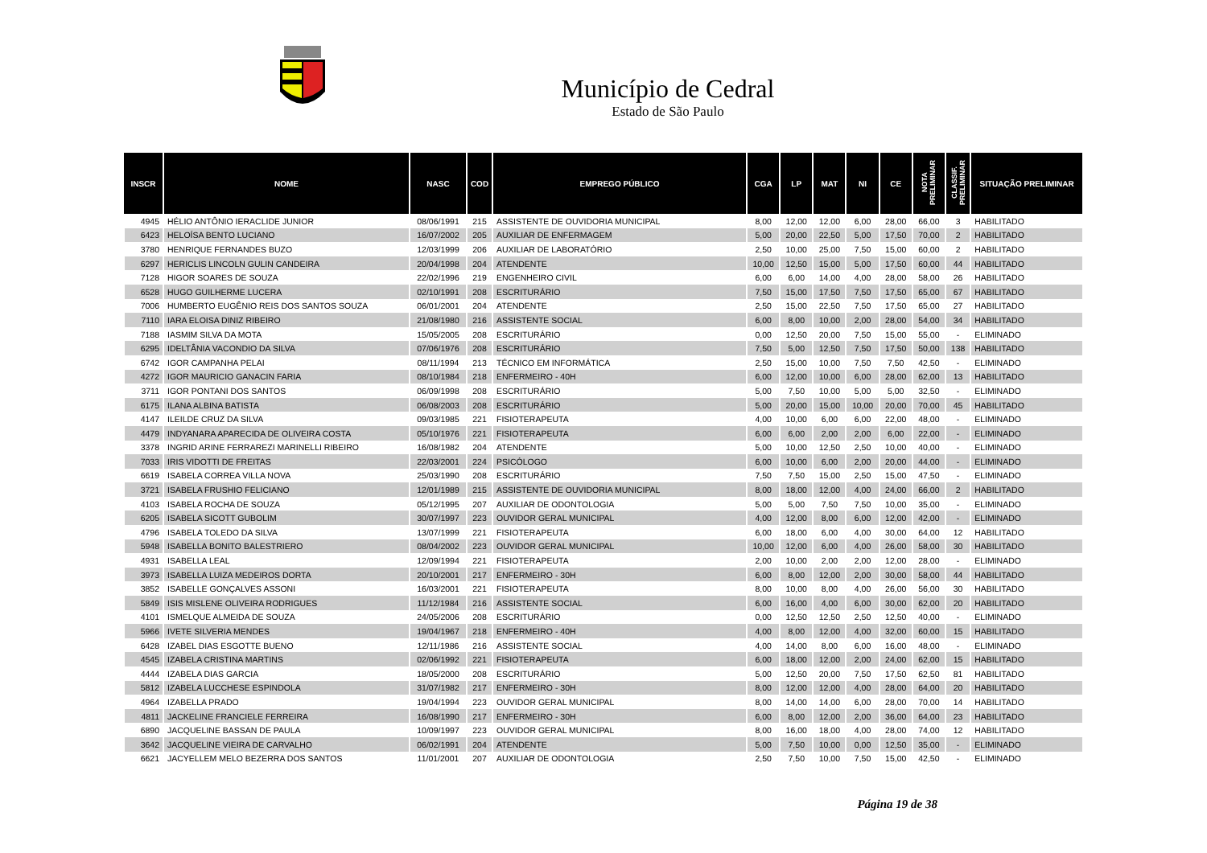Município de Cedral
Estado de São Paulo
| INSCR | NOME | NASC | COD | EMPREGO PÚBLICO | CGA | LP | MAT | NI | CE | NOTA PRELIMINAR | CLASSIF. PRELIMINAR | SITUAÇÃO PRELIMINAR |
| --- | --- | --- | --- | --- | --- | --- | --- | --- | --- | --- | --- | --- |
| 4945 | HÉLIO ANTÔNIO IERACLIDE JUNIOR | 08/06/1991 | 215 | ASSISTENTE DE OUVIDORIA MUNICIPAL | 8,00 | 12,00 | 12,00 | 6,00 | 28,00 | 66,00 | 3 | HABILITADO |
| 6423 | HELOÍSA BENTO LUCIANO | 16/07/2002 | 205 | AUXILIAR DE ENFERMAGEM | 5,00 | 20,00 | 22,50 | 5,00 | 17,50 | 70,00 | 2 | HABILITADO |
| 3780 | HENRIQUE FERNANDES BUZO | 12/03/1999 | 206 | AUXILIAR DE LABORATÓRIO | 2,50 | 10,00 | 25,00 | 7,50 | 15,00 | 60,00 | 2 | HABILITADO |
| 6297 | HERICLIS LINCOLN GULIN CANDEIRA | 20/04/1998 | 204 | ATENDENTE | 10,00 | 12,50 | 15,00 | 5,00 | 17,50 | 60,00 | 44 | HABILITADO |
| 7128 | HIGOR SOARES DE SOUZA | 22/02/1996 | 219 | ENGENHEIRO CIVIL | 6,00 | 6,00 | 14,00 | 4,00 | 28,00 | 58,00 | 26 | HABILITADO |
| 6528 | HUGO GUILHERME LUCERA | 02/10/1991 | 208 | ESCRITURÁRIO | 7,50 | 15,00 | 17,50 | 7,50 | 17,50 | 65,00 | 67 | HABILITADO |
| 7006 | HUMBERTO EUGÊNIO REIS DOS SANTOS SOUZA | 06/01/2001 | 204 | ATENDENTE | 2,50 | 15,00 | 22,50 | 7,50 | 17,50 | 65,00 | 27 | HABILITADO |
| 7110 | IARA ELOISA DINIZ RIBEIRO | 21/08/1980 | 216 | ASSISTENTE SOCIAL | 6,00 | 8,00 | 10,00 | 2,00 | 28,00 | 54,00 | 34 | HABILITADO |
| 7188 | IASMIM SILVA DA MOTA | 15/05/2005 | 208 | ESCRITURÁRIO | 0,00 | 12,50 | 20,00 | 7,50 | 15,00 | 55,00 | - | ELIMINADO |
| 6295 | IDELTÂNIA VACONDIO DA SILVA | 07/06/1976 | 208 | ESCRITURÁRIO | 7,50 | 5,00 | 12,50 | 7,50 | 17,50 | 50,00 | 138 | HABILITADO |
| 6742 | IGOR CAMPANHA PELAI | 08/11/1994 | 213 | TÉCNICO EM INFORMÁTICA | 2,50 | 15,00 | 10,00 | 7,50 | 7,50 | 42,50 | - | ELIMINADO |
| 4272 | IGOR MAURICIO GANACIN FARIA | 08/10/1984 | 218 | ENFERMEIRO - 40H | 6,00 | 12,00 | 10,00 | 6,00 | 28,00 | 62,00 | 13 | HABILITADO |
| 3711 | IGOR PONTANI DOS SANTOS | 06/09/1998 | 208 | ESCRITURÁRIO | 5,00 | 7,50 | 10,00 | 5,00 | 5,00 | 32,50 | - | ELIMINADO |
| 6175 | ILANA ALBINA BATISTA | 06/08/2003 | 208 | ESCRITURÁRIO | 5,00 | 20,00 | 15,00 | 10,00 | 20,00 | 70,00 | 45 | HABILITADO |
| 4147 | ILEILDE CRUZ DA SILVA | 09/03/1985 | 221 | FISIOTERAPEUTA | 4,00 | 10,00 | 6,00 | 6,00 | 22,00 | 48,00 | - | ELIMINADO |
| 4479 | INDYANARA APARECIDA DE OLIVEIRA COSTA | 05/10/1976 | 221 | FISIOTERAPEUTA | 6,00 | 6,00 | 2,00 | 2,00 | 6,00 | 22,00 | - | ELIMINADO |
| 3378 | INGRID ARINE FERRAREZI MARINELLI RIBEIRO | 16/08/1982 | 204 | ATENDENTE | 5,00 | 10,00 | 12,50 | 2,50 | 10,00 | 40,00 | - | ELIMINADO |
| 7033 | IRIS VIDOTTI DE FREITAS | 22/03/2001 | 224 | PSICÓLOGO | 6,00 | 10,00 | 6,00 | 2,00 | 20,00 | 44,00 | - | ELIMINADO |
| 6619 | ISABELA CORREA VILLA NOVA | 25/03/1990 | 208 | ESCRITURÁRIO | 7,50 | 7,50 | 15,00 | 2,50 | 15,00 | 47,50 | - | ELIMINADO |
| 3721 | ISABELA FRUSHIO FELICIANO | 12/01/1989 | 215 | ASSISTENTE DE OUVIDORIA MUNICIPAL | 8,00 | 18,00 | 12,00 | 4,00 | 24,00 | 66,00 | 2 | HABILITADO |
| 4103 | ISABELA ROCHA DE SOUZA | 05/12/1995 | 207 | AUXILIAR DE ODONTOLOGIA | 5,00 | 5,00 | 7,50 | 7,50 | 10,00 | 35,00 | - | ELIMINADO |
| 6205 | ISABELA SICOTT GUBOLIM | 30/07/1997 | 223 | OUVIDOR GERAL MUNICIPAL | 4,00 | 12,00 | 8,00 | 6,00 | 12,00 | 42,00 | - | ELIMINADO |
| 4796 | ISABELA TOLEDO DA SILVA | 13/07/1999 | 221 | FISIOTERAPEUTA | 6,00 | 18,00 | 6,00 | 4,00 | 30,00 | 64,00 | 12 | HABILITADO |
| 5948 | ISABELLA BONITO BALESTRIERO | 08/04/2002 | 223 | OUVIDOR GERAL MUNICIPAL | 10,00 | 12,00 | 6,00 | 4,00 | 26,00 | 58,00 | 30 | HABILITADO |
| 4931 | ISABELLA LEAL | 12/09/1994 | 221 | FISIOTERAPEUTA | 2,00 | 10,00 | 2,00 | 2,00 | 12,00 | 28,00 | - | ELIMINADO |
| 3973 | ISABELLA LUIZA MEDEIROS DORTA | 20/10/2001 | 217 | ENFERMEIRO - 30H | 6,00 | 8,00 | 12,00 | 2,00 | 30,00 | 58,00 | 44 | HABILITADO |
| 3852 | ISABELLE GONÇALVES ASSONI | 16/03/2001 | 221 | FISIOTERAPEUTA | 8,00 | 10,00 | 8,00 | 4,00 | 26,00 | 56,00 | 30 | HABILITADO |
| 5849 | ISIS MISLENE OLIVEIRA RODRIGUES | 11/12/1984 | 216 | ASSISTENTE SOCIAL | 6,00 | 16,00 | 4,00 | 6,00 | 30,00 | 62,00 | 20 | HABILITADO |
| 4101 | ISMELQUE ALMEIDA DE SOUZA | 24/05/2006 | 208 | ESCRITURÁRIO | 0,00 | 12,50 | 12,50 | 2,50 | 12,50 | 40,00 | - | ELIMINADO |
| 5966 | IVETE SILVERIA MENDES | 19/04/1967 | 218 | ENFERMEIRO - 40H | 4,00 | 8,00 | 12,00 | 4,00 | 32,00 | 60,00 | 15 | HABILITADO |
| 6428 | IZABEL DIAS ESGOTTE BUENO | 12/11/1986 | 216 | ASSISTENTE SOCIAL | 4,00 | 14,00 | 8,00 | 6,00 | 16,00 | 48,00 | - | ELIMINADO |
| 4545 | IZABELA CRISTINA MARTINS | 02/06/1992 | 221 | FISIOTERAPEUTA | 6,00 | 18,00 | 12,00 | 2,00 | 24,00 | 62,00 | 15 | HABILITADO |
| 4444 | IZABELA DIAS GARCIA | 18/05/2000 | 208 | ESCRITURÁRIO | 5,00 | 12,50 | 20,00 | 7,50 | 17,50 | 62,50 | 81 | HABILITADO |
| 5812 | IZABELA LUCCHESE ESPINDOLA | 31/07/1982 | 217 | ENFERMEIRO - 30H | 8,00 | 12,00 | 12,00 | 4,00 | 28,00 | 64,00 | 20 | HABILITADO |
| 4964 | IZABELLA PRADO | 19/04/1994 | 223 | OUVIDOR GERAL MUNICIPAL | 8,00 | 14,00 | 14,00 | 6,00 | 28,00 | 70,00 | 14 | HABILITADO |
| 4811 | JACKELINE FRANCIELE FERREIRA | 16/08/1990 | 217 | ENFERMEIRO - 30H | 6,00 | 8,00 | 12,00 | 2,00 | 36,00 | 64,00 | 23 | HABILITADO |
| 6890 | JACQUELINE BASSAN DE PAULA | 10/09/1997 | 223 | OUVIDOR GERAL MUNICIPAL | 8,00 | 16,00 | 18,00 | 4,00 | 28,00 | 74,00 | 12 | HABILITADO |
| 3642 | JACQUELINE VIEIRA DE CARVALHO | 06/02/1991 | 204 | ATENDENTE | 5,00 | 7,50 | 10,00 | 0,00 | 12,50 | 35,00 | - | ELIMINADO |
| 6621 | JACYELLEM MELO BEZERRA DOS SANTOS | 11/01/2001 | 207 | AUXILIAR DE ODONTOLOGIA | 2,50 | 7,50 | 10,00 | 7,50 | 15,00 | 42,50 | - | ELIMINADO |
Página 19 de 38